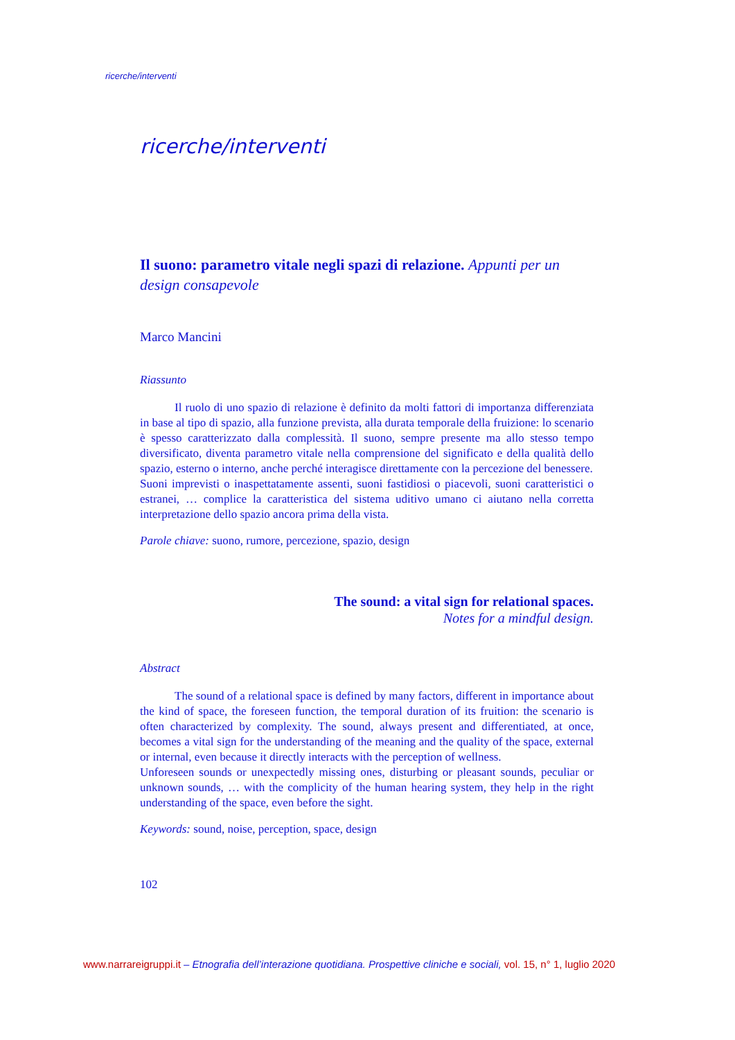ricerche/interventi
ricerche/interventi
Il suono: parametro vitale negli spazi di relazione. Appunti per un design consapevole
Marco Mancini
Riassunto
Il ruolo di uno spazio di relazione è definito da molti fattori di importanza differenziata in base al tipo di spazio, alla funzione prevista, alla durata temporale della fruizione: lo scenario è spesso caratterizzato dalla complessità. Il suono, sempre presente ma allo stesso tempo diversificato, diventa parametro vitale nella comprensione del significato e della qualità dello spazio, esterno o interno, anche perché interagisce direttamente con la percezione del benessere.
Suoni imprevisti o inaspettatamente assenti, suoni fastidiosi o piacevoli, suoni caratteristici o estranei, … complice la caratteristica del sistema uditivo umano ci aiutano nella corretta interpretazione dello spazio ancora prima della vista.
Parole chiave: suono, rumore, percezione, spazio, design
The sound: a vital sign for relational spaces.
Notes for a mindful design.
Abstract
The sound of a relational space is defined by many factors, different in importance about the kind of space, the foreseen function, the temporal duration of its fruition: the scenario is often characterized by complexity. The sound, always present and differentiated, at once, becomes a vital sign for the understanding of the meaning and the quality of the space, external or internal, even because it directly interacts with the perception of wellness.
Unforeseen sounds or unexpectedly missing ones, disturbing or pleasant sounds, peculiar or unknown sounds, … with the complicity of the human hearing system, they help in the right understanding of the space, even before the sight.
Keywords: sound, noise, perception, space, design
102
www.narrareigruppi.it – Etnografia dell’interazione quotidiana. Prospettive cliniche e sociali, vol. 15, n° 1, luglio 2020